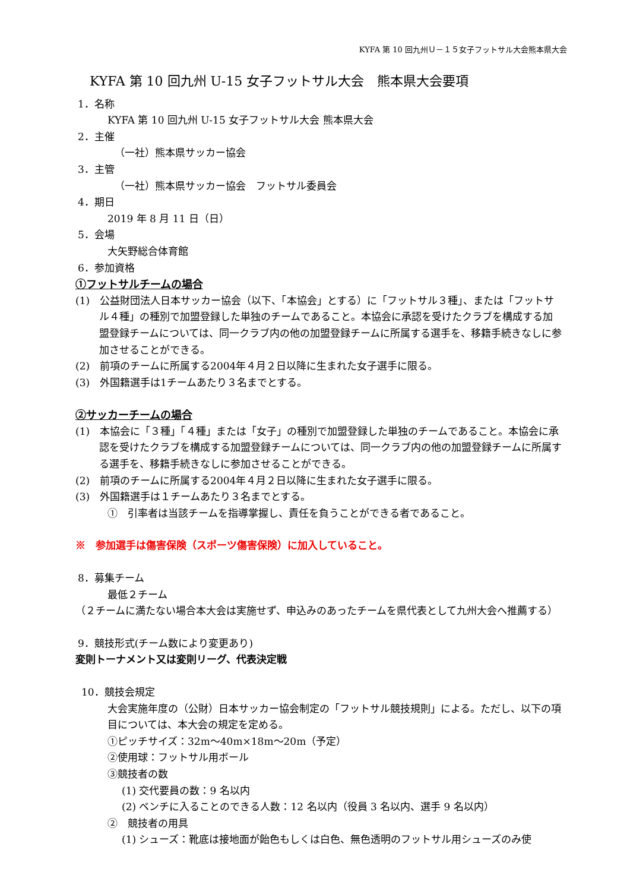KYFA 第 10 回九州Ｕ－１５女子フットサル大会熊本県大会
KYFA 第 10 回九州 U-15 女子フットサル大会　熊本県大会要項
1．名称
KYFA 第 10 回九州 U-15 女子フットサル大会 熊本県大会
2．主催
（一社）熊本県サッカー協会
3．主管
（一社）熊本県サッカー協会　フットサル委員会
4．期日
2019 年 8 月 11 日（日）
5．会場
大矢野総合体育館
6．参加資格
①フットサルチームの場合
(1)　公益財団法人日本サッカー協会（以下、「本協会」とする）に「フットサル３種」、または「フットサル４種」の種別で加盟登録した単独のチームであること。本協会に承認を受けたクラブを構成する加盟登録チームについては、同一クラブ内の他の加盟登録チームに所属する選手を、移籍手続きなしに参加させることができる。
(2)　前項のチームに所属する2004年４月２日以降に生まれた女子選手に限る。
(3)　外国籍選手は1チームあたり３名までとする。
②サッカーチームの場合
(1)　本協会に「３種」「４種」または「女子」の種別で加盟登録した単独のチームであること。本協会に承認を受けたクラブを構成する加盟登録チームについては、同一クラブ内の他の加盟登録チームに所属する選手を、移籍手続きなしに参加させることができる。
(2)　前項のチームに所属する2004年４月２日以降に生まれた女子選手に限る。
(3)　外国籍選手は１チームあたり３名までとする。
①　引率者は当該チームを指導掌握し、責任を負うことができる者であること。
※　参加選手は傷害保険（スポーツ傷害保険）に加入していること。
8．募集チーム
最低２チーム
（２チームに満たない場合本大会は実施せず、申込みのあったチームを県代表として九州大会へ推薦する）
9．競技形式(チーム数により変更あり)
変則トーナメント又は変則リーグ、代表決定戦
10．競技会規定
大会実施年度の（公財）日本サッカー協会制定の「フットサル競技規則」による。ただし、以下の項目については、本大会の規定を定める。
①ピッチサイズ：32m～40m×18m～20m（予定）
②使用球：フットサル用ボール
③競技者の数
(1) 交代要員の数：9 名以内
(2) ベンチに入ることのできる人数：12 名以内（役員 3 名以内、選手 9 名以内）
②　競技者の用具
(1) シューズ：靴底は接地面が飴色もしくは白色、無色透明のフットサル用シューズのみ使